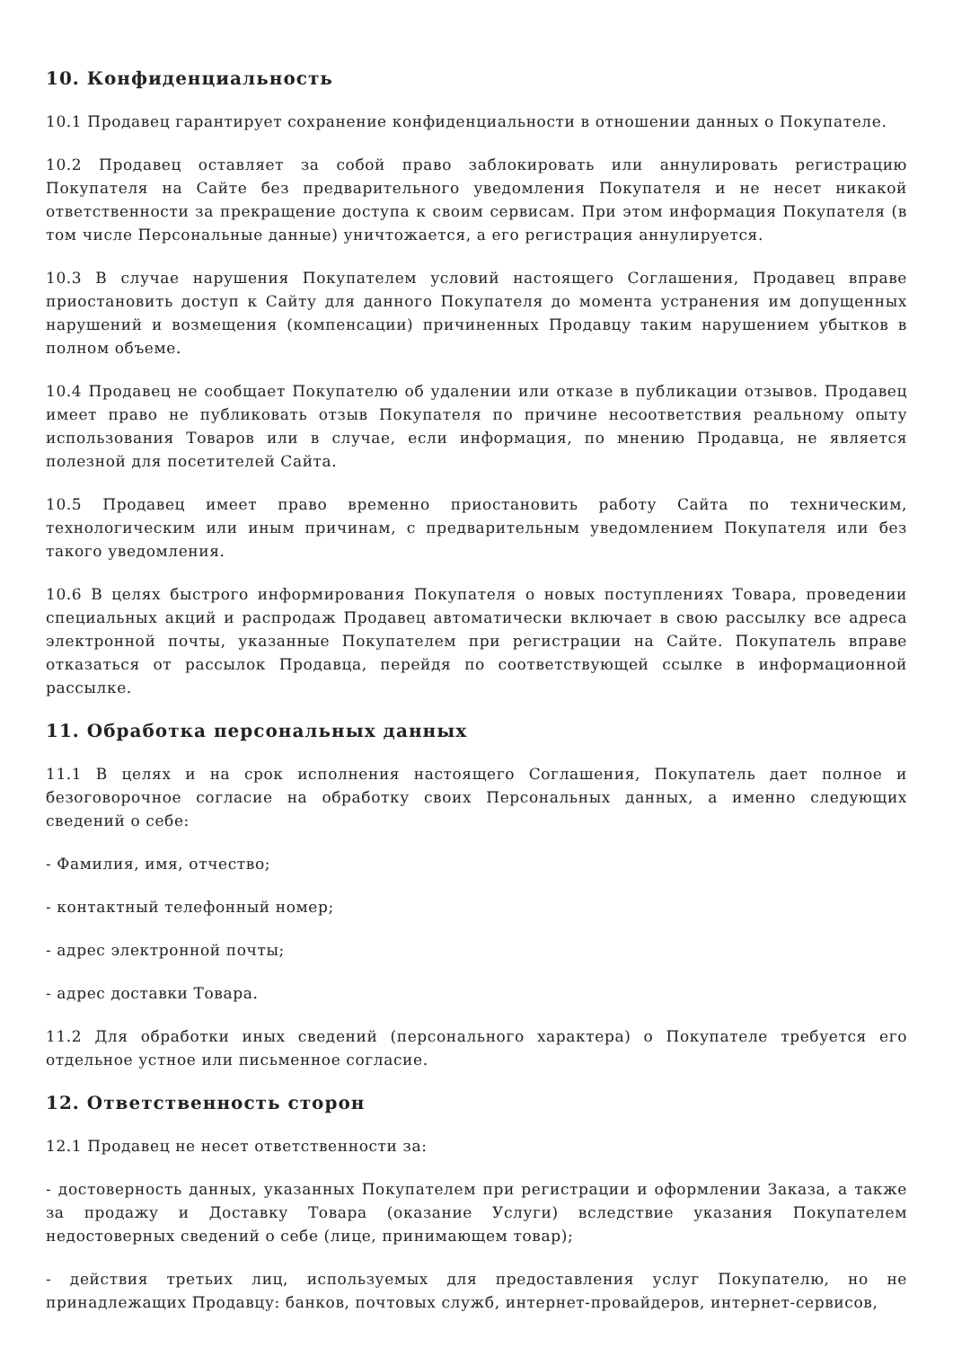10. Конфиденциальность
10.1 Продавец гарантирует сохранение конфиденциальности в отношении данных о Покупателе.
10.2 Продавец оставляет за собой право заблокировать или аннулировать регистрацию Покупателя на Сайте без предварительного уведомления Покупателя и не несет никакой ответственности за прекращение доступа к своим сервисам. При этом информация Покупателя (в том числе Персональные данные) уничтожается, а его регистрация аннулируется.
10.3 В случае нарушения Покупателем условий настоящего Соглашения, Продавец вправе приостановить доступ к Сайту для данного Покупателя до момента устранения им допущенных нарушений и возмещения (компенсации) причиненных Продавцу таким нарушением убытков в полном объеме.
10.4 Продавец не сообщает Покупателю об удалении или отказе в публикации отзывов. Продавец имеет право не публиковать отзыв Покупателя по причине несоответствия реальному опыту использования Товаров или в случае, если информация, по мнению Продавца, не является полезной для посетителей Сайта.
10.5 Продавец имеет право временно приостановить работу Сайта по техническим, технологическим или иным причинам, с предварительным уведомлением Покупателя или без такого уведомления.
10.6 В целях быстрого информирования Покупателя о новых поступлениях Товара, проведении специальных акций и распродаж Продавец автоматически включает в свою рассылку все адреса электронной почты, указанные Покупателем при регистрации на Сайте. Покупатель вправе отказаться от рассылок Продавца, перейдя по соответствующей ссылке в информационной рассылке.
11. Обработка персональных данных
11.1 В целях и на срок исполнения настоящего Соглашения, Покупатель дает полное и безоговорочное согласие на обработку своих Персональных данных, а именно следующих сведений о себе:
- Фамилия, имя, отчество;
- контактный телефонный номер;
- адрес электронной почты;
- адрес доставки Товара.
11.2 Для обработки иных сведений (персонального характера) о Покупателе требуется его отдельное устное или письменное согласие.
12. Ответственность сторон
12.1 Продавец не несет ответственности за:
- достоверность данных, указанных Покупателем при регистрации и оформлении Заказа, а также за продажу и Доставку Товара (оказание Услуги) вследствие указания Покупателем недостоверных сведений о себе (лице, принимающем товар);
- действия третьих лиц, используемых для предоставления услуг Покупателю, но не принадлежащих Продавцу: банков, почтовых служб, интернет-провайдеров, интернет-сервисов,